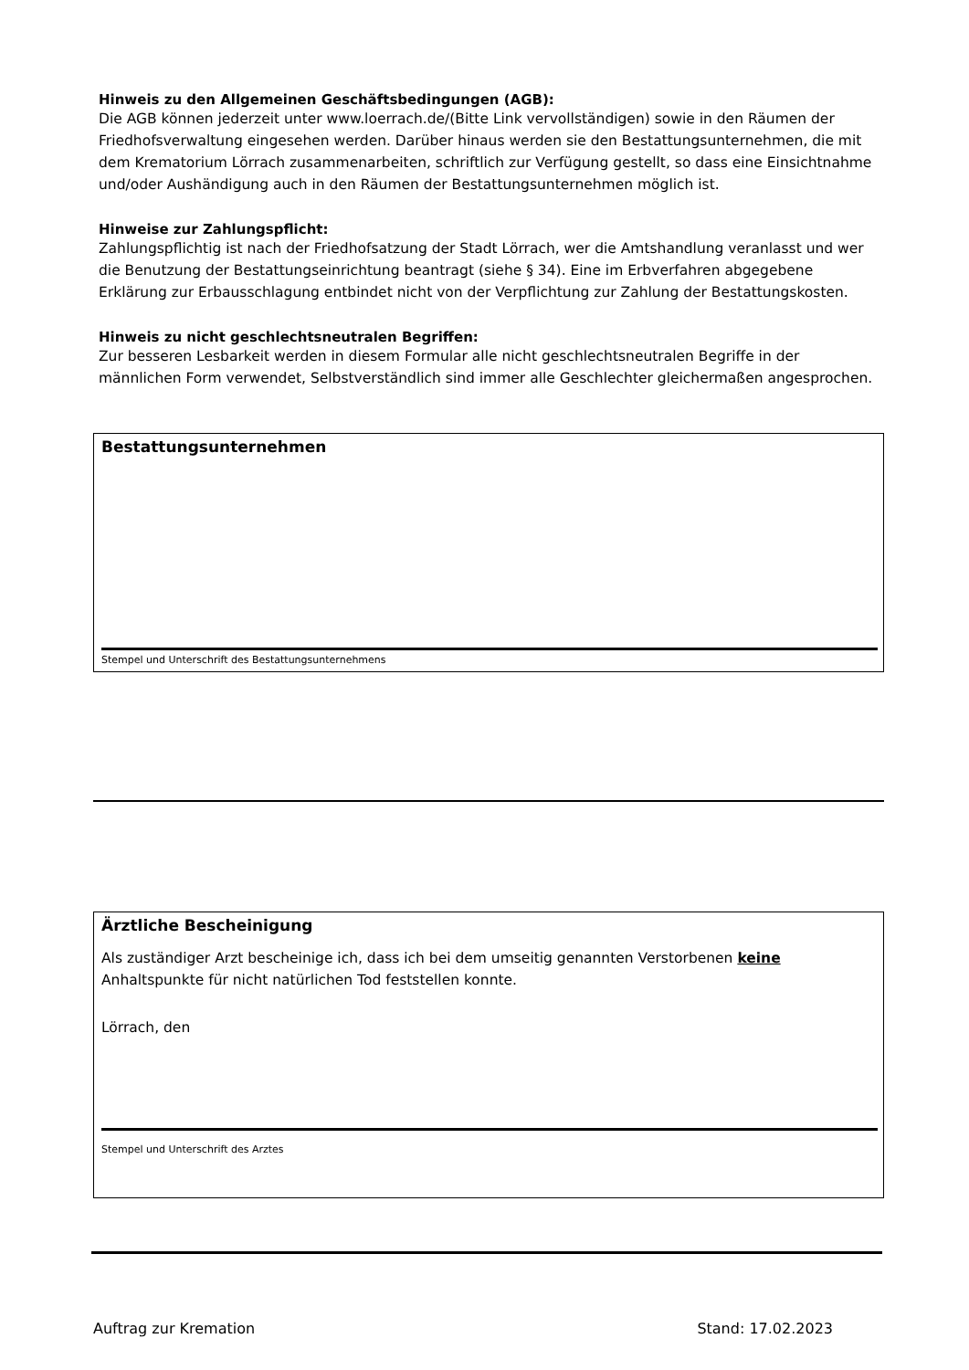Hinweis zu den Allgemeinen Geschäftsbedingungen (AGB):
Die AGB können jederzeit unter www.loerrach.de/(Bitte Link vervollständigen) sowie in den Räumen der Friedhofsverwaltung eingesehen werden. Darüber hinaus werden sie den Bestattungsunternehmen, die mit dem Krematorium Lörrach zusammenarbeiten, schriftlich zur Verfügung gestellt, so dass eine Einsichtnahme und/oder Aushändigung auch in den Räumen der Bestattungsunternehmen möglich ist.
Hinweise zur Zahlungspflicht:
Zahlungspflichtig ist nach der Friedhofsatzung der Stadt Lörrach, wer die Amtshandlung veranlasst und wer die Benutzung der Bestattungseinrichtung beantragt (siehe § 34). Eine im Erbverfahren abgegebene Erklärung zur Erbausschlagung entbindet nicht von der Verpflichtung zur Zahlung der Bestattungskosten.
Hinweis zu nicht geschlechtsneutralen Begriffen:
Zur besseren Lesbarkeit werden in diesem Formular alle nicht geschlechtsneutralen Begriffe in der männlichen Form verwendet, Selbstverständlich sind immer alle Geschlechter gleichermaßen angesprochen.
Bestattungsunternehmen
Stempel und Unterschrift des Bestattungsunternehmens
Ärztliche Bescheinigung
Als zuständiger Arzt bescheinige ich, dass ich bei dem umseitig genannten Verstorbenen keine Anhaltspunkte für nicht natürlichen Tod feststellen konnte.
Lörrach, den
Stempel und Unterschrift des Arztes
Auftrag zur Kremation Stand: 17.02.2023